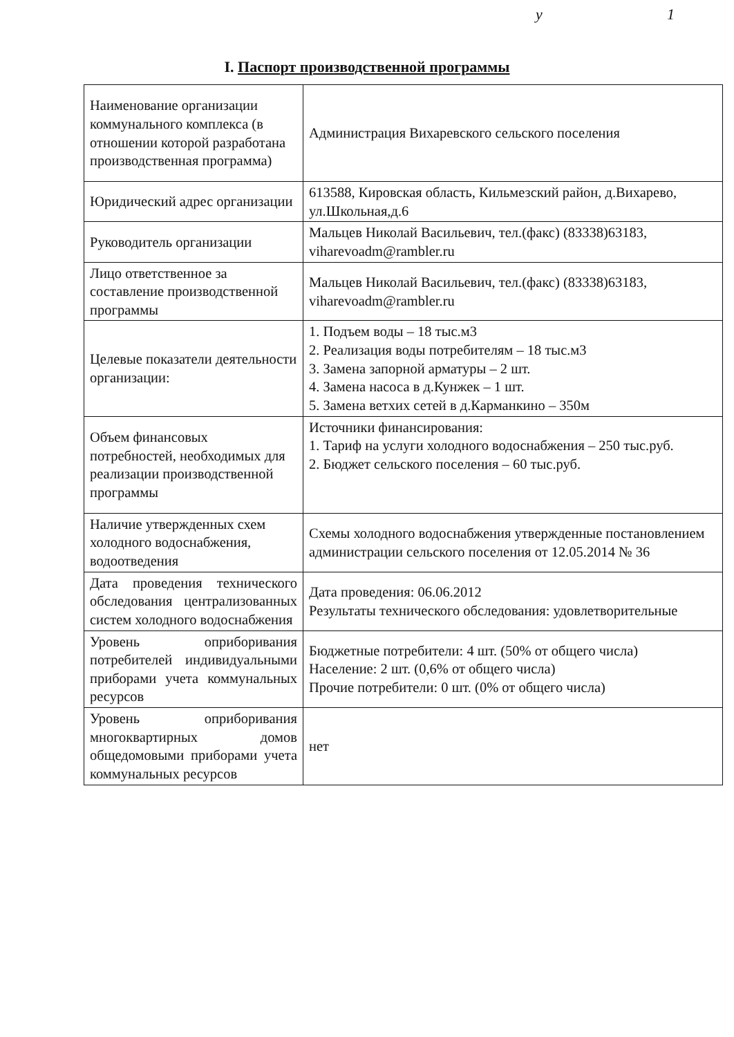у 1
I. Паспорт производственной программы
| Наименование организации коммунального комплекса (в отношении которой разработана производственная программа) | Администрация Вихаревского сельского поселения |
| Юридический адрес организации | 613588, Кировская область, Кильмезский район, д.Вихарево, ул.Школьная,д.6 |
| Руководитель организации | Мальцев Николай Васильевич, тел.(факс) (83338)63183, viharevoadm@rambler.ru |
| Лицо ответственное за составление производственной программы | Мальцев Николай Васильевич, тел.(факс) (83338)63183, viharevoadm@rambler.ru |
| Целевые показатели деятельности организации: | 1. Подъем воды – 18 тыс.м3 2. Реализация воды потребителям – 18 тыс.м3 3. Замена запорной арматуры – 2 шт. 4. Замена насоса в д.Кунжек – 1 шт. 5. Замена ветхих сетей в д.Карманкино – 350м |
| Объем финансовых потребностей, необходимых для реализации производственной программы | Источники финансирования: 1. Тариф на услуги холодного водоснабжения – 250 тыс.руб. 2. Бюджет сельского поселения – 60 тыс.руб. |
| Наличие утвержденных схем холодного водоснабжения, водоотведения | Схемы холодного водоснабжения утвержденные постановлением администрации сельского поселения от 12.05.2014 № 36 |
| Дата проведения технического обследования централизованных систем холодного водоснабжения | Дата проведения: 06.06.2012 Результаты технического обследования: удовлетворительные |
| Уровень оприборивания потребителей индивидуальными приборами учета коммунальных ресурсов | Бюджетные потребители: 4 шт. (50% от общего числа) Население: 2 шт. (0,6% от общего числа) Прочие потребители: 0 шт. (0% от общего числа) |
| Уровень оприборивания многоквартирных домов общедомовыми приборами учета коммунальных ресурсов | нет |